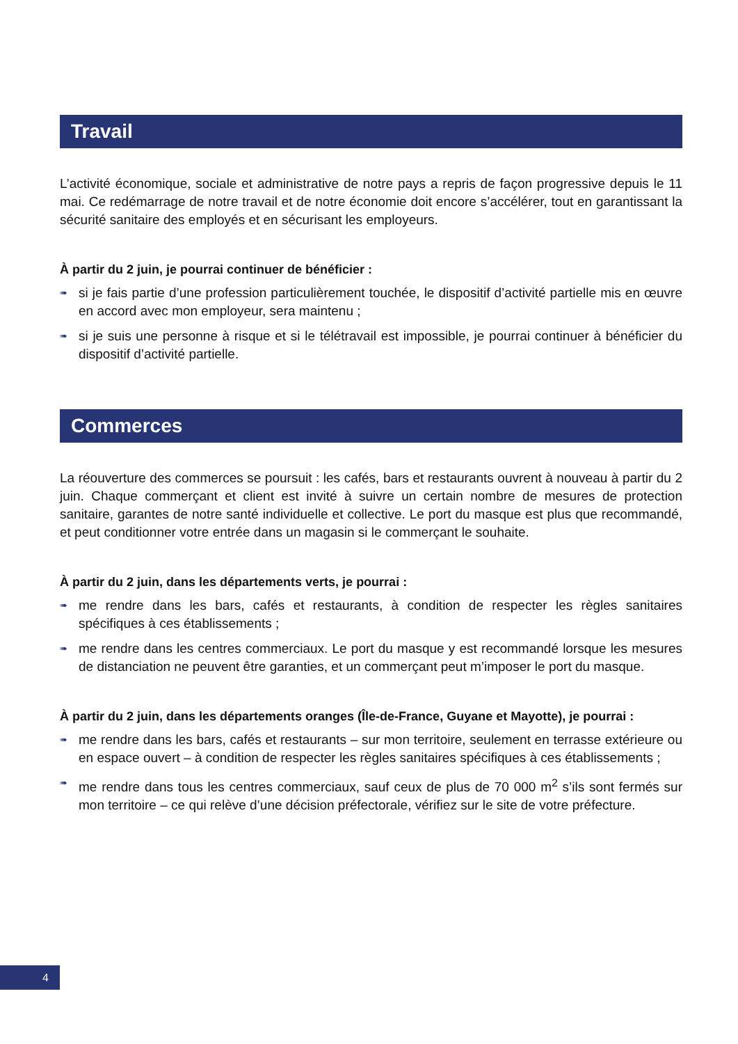Travail
L’activité économique, sociale et administrative de notre pays a repris de façon progressive depuis le 11 mai. Ce redémarrage de notre travail et de notre économie doit encore s’accélérer, tout en garantissant la sécurité sanitaire des employés et en sécurisant les employeurs.
À partir du 2 juin, je pourrai continuer de bénéficier :
➠ si je fais partie d’une profession particulièrement touchée, le dispositif d’activité partielle mis en œuvre en accord avec mon employeur, sera maintenu ;
➠ si je suis une personne à risque et si le télétravail est impossible, je pourrai continuer à bénéficier du dispositif d’activité partielle.
Commerces
La réouverture des commerces se poursuit : les cafés, bars et restaurants ouvrent à nouveau à partir du 2 juin. Chaque commerçant et client est invité à suivre un certain nombre de mesures de protection sanitaire, garantes de notre santé individuelle et collective. Le port du masque est plus que recommandé, et peut conditionner votre entrée dans un magasin si le commerçant le souhaite.
À partir du 2 juin, dans les départements verts, je pourrai :
➠ me rendre dans les bars, cafés et restaurants, à condition de respecter les règles sanitaires spécifiques à ces établissements ;
➠ me rendre dans les centres commerciaux. Le port du masque y est recommandé lorsque les mesures de distanciation ne peuvent être garanties, et un commerçant peut m’imposer le port du masque.
À partir du 2 juin, dans les départements oranges (Île-de-France, Guyane et Mayotte), je pourrai :
➠ me rendre dans les bars, cafés et restaurants – sur mon territoire, seulement en terrasse extérieure ou en espace ouvert – à condition de respecter les règles sanitaires spécifiques à ces établissements ;
➠ me rendre dans tous les centres commerciaux, sauf ceux de plus de 70 000 m<sup>2</sup> s’ils sont fermés sur mon territoire – ce qui relève d’une décision préfectorale, vérifiez sur le site de votre préfecture.
4